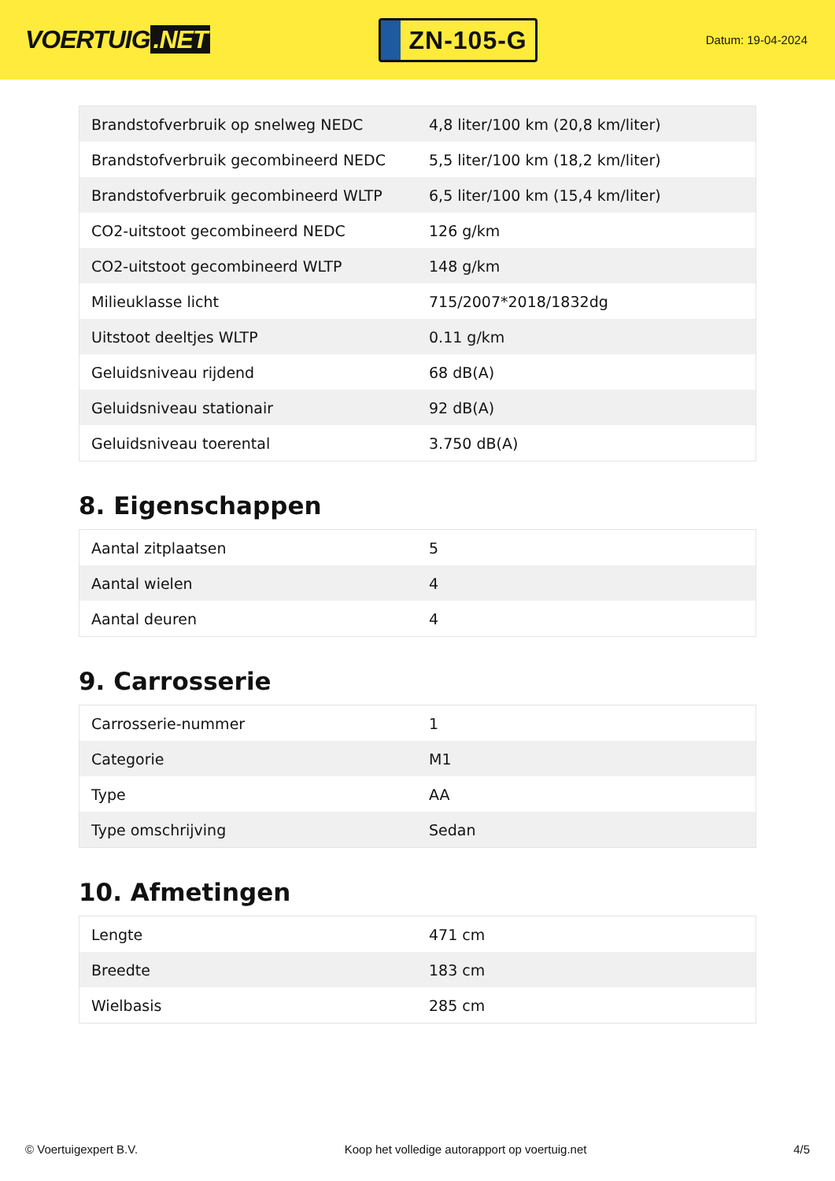VOERTUIG.NET
ZN-105-G
Datum: 19-04-2024
| Brandstofverbruik op snelweg NEDC | 4,8 liter/100 km (20,8 km/liter) |
| Brandstofverbruik gecombineerd NEDC | 5,5 liter/100 km (18,2 km/liter) |
| Brandstofverbruik gecombineerd WLTP | 6,5 liter/100 km (15,4 km/liter) |
| CO2-uitstoot gecombineerd NEDC | 126 g/km |
| CO2-uitstoot gecombineerd WLTP | 148 g/km |
| Milieuklasse licht | 715/2007*2018/1832dg |
| Uitstoot deeltjes WLTP | 0.11 g/km |
| Geluidsniveau rijdend | 68 dB(A) |
| Geluidsniveau stationair | 92 dB(A) |
| Geluidsniveau toerental | 3.750 dB(A) |
8. Eigenschappen
| Aantal zitplaatsen | 5 |
| Aantal wielen | 4 |
| Aantal deuren | 4 |
9. Carrosserie
| Carrosserie-nummer | 1 |
| Categorie | M1 |
| Type | AA |
| Type omschrijving | Sedan |
10. Afmetingen
| Lengte | 471 cm |
| Breedte | 183 cm |
| Wielbasis | 285 cm |
© Voertuigexpert B.V. Koop het volledige autorapport op voertuig.net 4/5